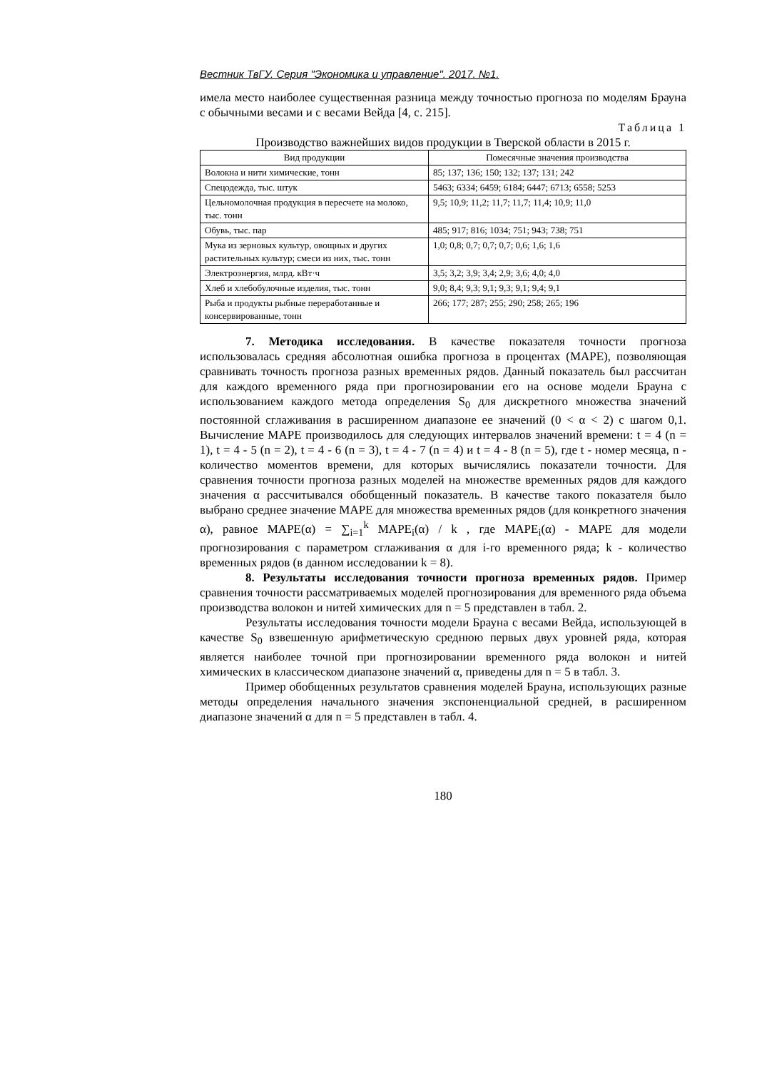Вестник ТвГУ. Серия "Экономика и управление". 2017. №1.
имела место наиболее существенная разница между точностью прогноза по моделям Брауна с обычными весами и с весами Вейда [4, с. 215].
Таблица 1
Производство важнейших видов продукции в Тверской области в 2015 г.
| Вид продукции | Помесячные значения производства |
| --- | --- |
| Волокна и нити химические, тонн | 85; 137; 136; 150; 132; 137; 131; 242 |
| Спецодежда, тыс. штук | 5463; 6334; 6459; 6184; 6447; 6713; 6558; 5253 |
| Цельномолочная продукция в пересчете на молоко, тыс. тонн | 9,5; 10,9; 11,2; 11,7; 11,7; 11,4; 10,9; 11,0 |
| Обувь, тыс. пар | 485; 917; 816; 1034; 751; 943; 738; 751 |
| Мука из зерновых культур, овощных и других растительных культур; смеси из них, тыс. тонн | 1,0; 0,8; 0,7; 0,7; 0,7; 0,6; 1,6; 1,6 |
| Электроэнергия, млрд. кВт·ч | 3,5; 3,2; 3,9; 3,4; 2,9; 3,6; 4,0; 4,0 |
| Хлеб и хлебобулочные изделия, тыс. тонн | 9,0; 8,4; 9,3; 9,1; 9,3; 9,1; 9,4; 9,1 |
| Рыба и продукты рыбные переработанные и консервированные, тонн | 266; 177; 287; 255; 290; 258; 265; 196 |
7. Методика исследования. В качестве показателя точности прогноза использовалась средняя абсолютная ошибка прогноза в процентах (MAPE), позволяющая сравнивать точность прогноза разных временных рядов. Данный показатель был рассчитан для каждого временного ряда при прогнозировании его на основе модели Брауна с использованием каждого метода определения S<sub>0</sub> для дискретного множества значений постоянной сглаживания в расширенном диапазоне ее значений (0 < α < 2) с шагом 0,1. Вычисление MAPE производилось для следующих интервалов значений времени: t = 4 (n = 1), t = 4 - 5 (n = 2), t = 4 - 6 (n = 3), t = 4 - 7 (n = 4) и t = 4 - 8 (n = 5), где t - номер месяца, n - количество моментов времени, для которых вычислялись показатели точности. Для сравнения точности прогноза разных моделей на множестве временных рядов для каждого значения α рассчитывался обобщенный показатель. В качестве такого показателя было выбрано среднее значение MAPE для множества временных рядов (для конкретного значения α), равное MAPE(α) = ∑<sub>i=1</sub><sup>k</sup> MAPE<sub>i</sub>(α) / k , где MAPE<sub>i</sub>(α) - MAPE для модели прогнозирования с параметром сглаживания α для i-го временного ряда; k - количество временных рядов (в данном исследовании k = 8).
8. Результаты исследования точности прогноза временных рядов. Пример сравнения точности рассматриваемых моделей прогнозирования для временного ряда объема производства волокон и нитей химических для n = 5 представлен в табл. 2.
Результаты исследования точности модели Брауна с весами Вейда, использующей в качестве S<sub>0</sub> взвешенную арифметическую среднюю первых двух уровней ряда, которая является наиболее точной при прогнозировании временного ряда волокон и нитей химических в классическом диапазоне значений α, приведены для n = 5 в табл. 3.
Пример обобщенных результатов сравнения моделей Брауна, использующих разные методы определения начального значения экспоненциальной средней, в расширенном диапазоне значений α для n = 5 представлен в табл. 4.
180